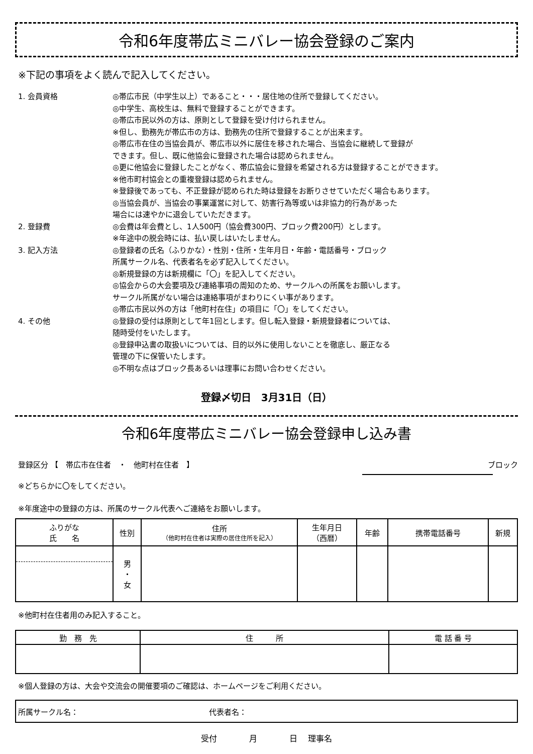令和6年度帯広ミニバレー協会登録のご案内
※下記の事項をよく読んで記入してください。
1. 会員資格 ◎帯広市民（中学生以上）であること・・・居住地の住所で登録してください。
◎中学生、高校生は、無料で登録することができます。
◎帯広市民以外の方は、原則として登録を受け付けられません。
※但し、勤務先が帯広市の方は、勤務先の住所で登録することが出来ます。
◎帯広市在住の当協会員が、帯広市以外に居住を移された場合、当協会に継続して登録が
できます。但し、既に他協会に登録された場合は認められません。
◎更に他協会に登録したことがなく、帯広協会に登録を希望される方は登録することができます。
※他市町村協会との重複登録は認められません。
※登録後であっても、不正登録が認められた時は登録をお断りさせていただく場合もあります。
◎当協会員が、当協会の事業運営に対して、妨害行為等或いは非協力的行為があった
場合には速やかに退会していただきます。
2. 登録費 ◎会費は年会費とし、1人500円（協会費300円、ブロック費200円）とします。
※年途中の脱会時には、払い戻しはいたしません。
3. 記入方法 ◎登録者の氏名（ふりかな）・性別・住所・生年月日・年齢・電話番号・ブロック
所属サークル名、代表者名を必ず記入してください。
◎新規登録の方は新規欄に「〇」を記入してください。
◎協会からの大会要項及び連絡事項の周知のため、サークルへの所属をお願いします。
サークル所属がない場合は連絡事項がまわりにくい事があります。
◎帯広市民以外の方は「他町村在住」の項目に「〇」をしてください。
4. その他 ◎登録の受付は原則として年1回とします。但し転入登録・新規登録者については、
随時受付をいたします。
◎登録申込書の取扱いについては、目的以外に使用しないことを徹底し、厳正なる
管理の下に保管いたします。
◎不明な点はブロック長あるいは理事にお問い合わせください。
登録〆切日　3月31日（日）
令和6年度帯広ミニバレー協会登録申し込み書
登録区分 【　帯広市在住者　・　他町村在住者　】 ブロック
※どちらかに〇をしてください。
※年度途中の登録の方は、所属のサークル代表へご連絡をお願いします。
| ふりがな 氏 名 | 性別 | 住所 （他町村在住者は実際の居住住所を記入） | 生年月日 （西暦） | 年齢 | 携帯電話番号 | 新規 |
| --- | --- | --- | --- | --- | --- | --- |
| | 男 ・ 女 | | | | | |
※他町村在住者用のみ記入すること。
| 勤 務 先 | 住 所 | 電 話 番 号 |
| --- | --- | --- |
※個人登録の方は、大会や交流会の開催要項のご確認は、ホームページをご利用ください。
| 所属サークル名： 代表者名： |
受付　　　　月　　　　日　 理事名